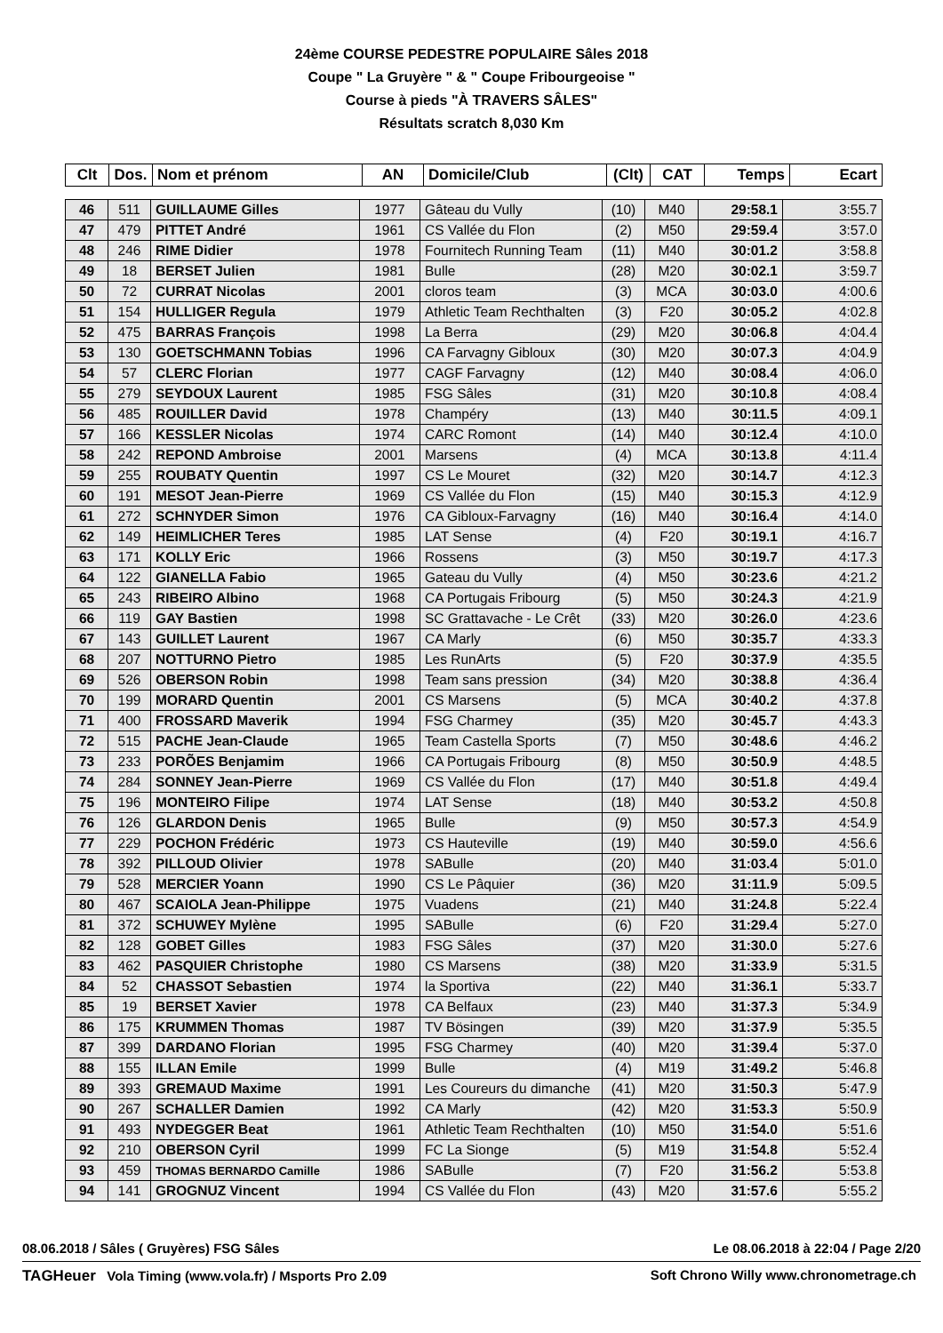24ème COURSE PEDESTRE POPULAIRE Sâles 2018
Coupe " La Gruyère " & " Coupe Fribourgeoise "
Course à pieds "À TRAVERS SÂLES"
Résultats scratch 8,030 Km
| Clt | Dos. | Nom et prénom | AN | Domicile/Club | (Clt) | CAT | Temps | Ecart |
| --- | --- | --- | --- | --- | --- | --- | --- | --- |
| 46 | 511 | GUILLAUME Gilles | 1977 | Gâteau du Vully | (10) | M40 | 29:58.1 | 3:55.7 |
| 47 | 479 | PITTET André | 1961 | CS Vallée du Flon | (2) | M50 | 29:59.4 | 3:57.0 |
| 48 | 246 | RIME Didier | 1978 | Fournitech Running Team | (11) | M40 | 30:01.2 | 3:58.8 |
| 49 | 18 | BERSET Julien | 1981 | Bulle | (28) | M20 | 30:02.1 | 3:59.7 |
| 50 | 72 | CURRAT Nicolas | 2001 | cloros team | (3) | MCA | 30:03.0 | 4:00.6 |
| 51 | 154 | HULLIGER Regula | 1979 | Athletic Team Rechthalten | (3) | F20 | 30:05.2 | 4:02.8 |
| 52 | 475 | BARRAS François | 1998 | La Berra | (29) | M20 | 30:06.8 | 4:04.4 |
| 53 | 130 | GOETSCHMANN Tobias | 1996 | CA Farvagny Gibloux | (30) | M20 | 30:07.3 | 4:04.9 |
| 54 | 57 | CLERC Florian | 1977 | CAGF Farvagny | (12) | M40 | 30:08.4 | 4:06.0 |
| 55 | 279 | SEYDOUX Laurent | 1985 | FSG Sâles | (31) | M20 | 30:10.8 | 4:08.4 |
| 56 | 485 | ROUILLER David | 1978 | Champéry | (13) | M40 | 30:11.5 | 4:09.1 |
| 57 | 166 | KESSLER Nicolas | 1974 | CARC Romont | (14) | M40 | 30:12.4 | 4:10.0 |
| 58 | 242 | REPOND Ambroise | 2001 | Marsens | (4) | MCA | 30:13.8 | 4:11.4 |
| 59 | 255 | ROUBATY Quentin | 1997 | CS Le Mouret | (32) | M20 | 30:14.7 | 4:12.3 |
| 60 | 191 | MESOT Jean-Pierre | 1969 | CS Vallée du Flon | (15) | M40 | 30:15.3 | 4:12.9 |
| 61 | 272 | SCHNYDER Simon | 1976 | CA Gibloux-Farvagny | (16) | M40 | 30:16.4 | 4:14.0 |
| 62 | 149 | HEIMLICHER Teres | 1985 | LAT Sense | (4) | F20 | 30:19.1 | 4:16.7 |
| 63 | 171 | KOLLY Eric | 1966 | Rossens | (3) | M50 | 30:19.7 | 4:17.3 |
| 64 | 122 | GIANELLA Fabio | 1965 | Gateau du Vully | (4) | M50 | 30:23.6 | 4:21.2 |
| 65 | 243 | RIBEIRO Albino | 1968 | CA Portugais Fribourg | (5) | M50 | 30:24.3 | 4:21.9 |
| 66 | 119 | GAY Bastien | 1998 | SC Grattavache - Le Crêt | (33) | M20 | 30:26.0 | 4:23.6 |
| 67 | 143 | GUILLET Laurent | 1967 | CA Marly | (6) | M50 | 30:35.7 | 4:33.3 |
| 68 | 207 | NOTTURNO Pietro | 1985 | Les RunArts | (5) | F20 | 30:37.9 | 4:35.5 |
| 69 | 526 | OBERSON Robin | 1998 | Team sans pression | (34) | M20 | 30:38.8 | 4:36.4 |
| 70 | 199 | MORARD Quentin | 2001 | CS Marsens | (5) | MCA | 30:40.2 | 4:37.8 |
| 71 | 400 | FROSSARD Maverik | 1994 | FSG Charmey | (35) | M20 | 30:45.7 | 4:43.3 |
| 72 | 515 | PACHE Jean-Claude | 1965 | Team Castella Sports | (7) | M50 | 30:48.6 | 4:46.2 |
| 73 | 233 | PORÕES Benjamim | 1966 | CA Portugais Fribourg | (8) | M50 | 30:50.9 | 4:48.5 |
| 74 | 284 | SONNEY Jean-Pierre | 1969 | CS Vallée du Flon | (17) | M40 | 30:51.8 | 4:49.4 |
| 75 | 196 | MONTEIRO Filipe | 1974 | LAT Sense | (18) | M40 | 30:53.2 | 4:50.8 |
| 76 | 126 | GLARDON Denis | 1965 | Bulle | (9) | M50 | 30:57.3 | 4:54.9 |
| 77 | 229 | POCHON Frédéric | 1973 | CS Hauteville | (19) | M40 | 30:59.0 | 4:56.6 |
| 78 | 392 | PILLOUD Olivier | 1978 | SABulle | (20) | M40 | 31:03.4 | 5:01.0 |
| 79 | 528 | MERCIER Yoann | 1990 | CS Le Pâquier | (36) | M20 | 31:11.9 | 5:09.5 |
| 80 | 467 | SCAIOLA Jean-Philippe | 1975 | Vuadens | (21) | M40 | 31:24.8 | 5:22.4 |
| 81 | 372 | SCHUWEY Mylène | 1995 | SABulle | (6) | F20 | 31:29.4 | 5:27.0 |
| 82 | 128 | GOBET Gilles | 1983 | FSG Sâles | (37) | M20 | 31:30.0 | 5:27.6 |
| 83 | 462 | PASQUIER Christophe | 1980 | CS Marsens | (38) | M20 | 31:33.9 | 5:31.5 |
| 84 | 52 | CHASSOT Sebastien | 1974 | la Sportiva | (22) | M40 | 31:36.1 | 5:33.7 |
| 85 | 19 | BERSET Xavier | 1978 | CA Belfaux | (23) | M40 | 31:37.3 | 5:34.9 |
| 86 | 175 | KRUMMEN Thomas | 1987 | TV Bösingen | (39) | M20 | 31:37.9 | 5:35.5 |
| 87 | 399 | DARDANO Florian | 1995 | FSG Charmey | (40) | M20 | 31:39.4 | 5:37.0 |
| 88 | 155 | ILLAN Emile | 1999 | Bulle | (4) | M19 | 31:49.2 | 5:46.8 |
| 89 | 393 | GREMAUD Maxime | 1991 | Les Coureurs du dimanche | (41) | M20 | 31:50.3 | 5:47.9 |
| 90 | 267 | SCHALLER Damien | 1992 | CA Marly | (42) | M20 | 31:53.3 | 5:50.9 |
| 91 | 493 | NYDEGGER Beat | 1961 | Athletic Team Rechthalten | (10) | M50 | 31:54.0 | 5:51.6 |
| 92 | 210 | OBERSON Cyril | 1999 | FC La Sionge | (5) | M19 | 31:54.8 | 5:52.4 |
| 93 | 459 | THOMAS BERNARDO Camille | 1986 | SABulle | (7) | F20 | 31:56.2 | 5:53.8 |
| 94 | 141 | GROGNUZ Vincent | 1994 | CS Vallée du Flon | (43) | M20 | 31:57.6 | 5:55.2 |
08.06.2018 / Sâles ( Gruyères) FSG Sâles Le 08.06.2018 à 22:04 / Page 2/20
TAGHeuer Vola Timing (www.vola.fr) / Msports Pro 2.09 Soft Chrono Willy www.chronometrage.ch